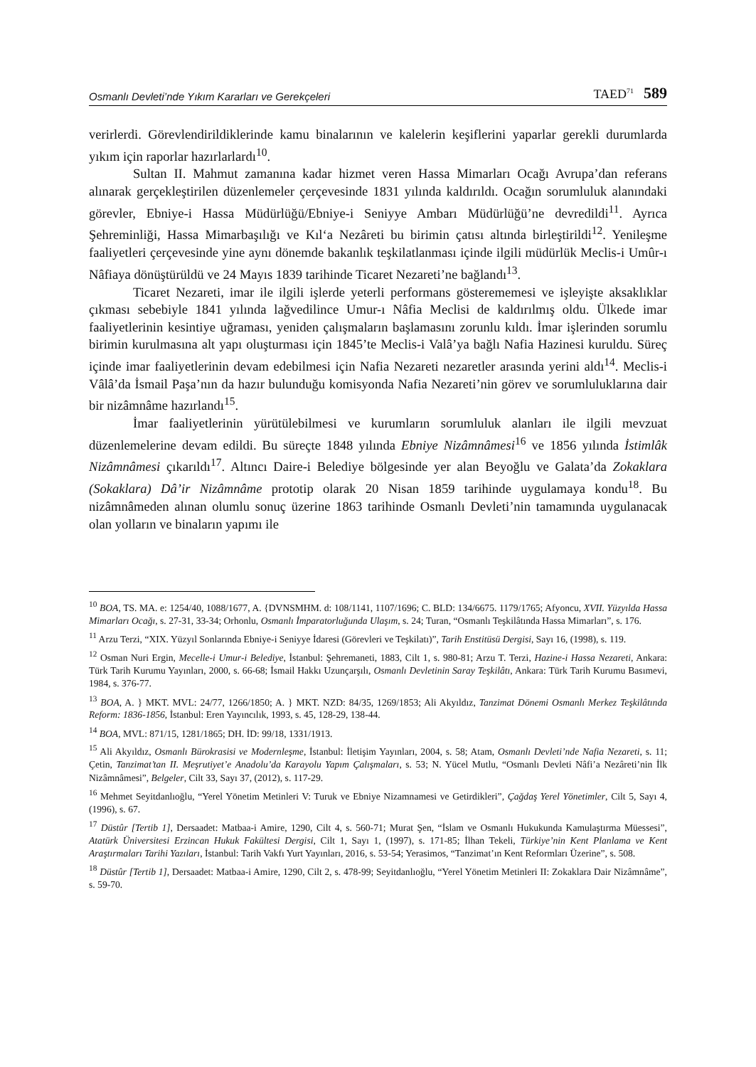Osmanlı Devleti’nde Yıkım Kararları ve Gerekçeleri TAED<sup>71</sup> 589
verirlerdi. Görevlendirildiklerinde kamu binalarının ve kalelerin keşiflerini yaparlar gerekli durumlarda yıkım için raporlar hazırlarlardı<sup>10</sup>.
Sultan II. Mahmut zamanına kadar hizmet veren Hassa Mimarları Ocağı Avrupa’dan referans alınarak gerçekleştirilen düzenlemeler çerçevesinde 1831 yılında kaldırıldı. Ocağın sorumluluk alanındaki görevler, Ebniye-i Hassa Müdürlüğü/Ebniye-i Seniyye Ambarı Müdürlüğü’ne devredildi<sup>11</sup>. Ayrıca Şehreminliği, Hassa Mimarbaşılığı ve Kıl‘a Nezâreti bu birimin çatısı altında birleştirildi<sup>12</sup>. Yenileşme faaliyetleri çerçevesinde yine aynı dönemde bakanlık teşkilatlanması içinde ilgili müdürlük Meclis-i Umûr-ı Nâfiaya dönüştürüldü ve 24 Mayıs 1839 tarihinde Ticaret Nezareti’ne bağlandı<sup>13</sup>.
Ticaret Nezareti, imar ile ilgili işlerde yeterli performans gösterememesi ve işleyişte aksaklıklar çıkması sebebiyle 1841 yılında lağvedilince Umur-ı Nâfia Meclisi de kaldırılmış oldu. Ülkede imar faaliyetlerinin kesintiye uğraması, yeniden çalışmaların başlamasını zorunlu kıldı. İmar işlerinden sorumlu birimin kurulmasına alt yapı oluşturması için 1845’te Meclis-i Valâ’ya bağlı Nafia Hazinesi kuruldu. Süreç içinde imar faaliyetlerinin devam edebilmesi için Nafia Nezareti nezaretler arasında yerini aldı<sup>14</sup>. Meclis-i Vâlâ’da İsmail Paşa’nın da hazır bulunduğu komisyonda Nafia Nezareti’nin görev ve sorumluluklarına dair bir nizâmnâme hazırlandı<sup>15</sup>.
İmar faaliyetlerinin yürütülebilmesi ve kurumların sorumluluk alanları ile ilgili mevzuat düzenlemelerine devam edildi. Bu süreçte 1848 yılında Ebniye Nizâmnâmesi<sup>16</sup> ve 1856 yılında İstimlâk Nizâmnâmesi çıkarıldı<sup>17</sup>. Altıncı Daire-i Belediye bölgesinde yer alan Beyoğlu ve Galata’da Zokaklara (Sokaklara) Dâ’ir Nizâmnâme prototip olarak 20 Nisan 1859 tarihinde uygulamaya kondu<sup>18</sup>. Bu nizâmnâmeden alınan olumlu sonuç üzerine 1863 tarihinde Osmanlı Devleti’nin tamamında uygulanacak olan yolların ve binaların yapımı ile
<sup>10</sup> BOA, TS. MA. e: 1254/40, 1088/1677, A. {DVNSMHM. d: 108/1141, 1107/1696; C. BLD: 134/6675. 1179/1765; Afyoncu, XVII. Yüzyılda Hassa Mimarları Ocağı, s. 27-31, 33-34; Orhonlu, Osmanlı İmparatorluğunda Ulaşım, s. 24; Turan, “Osmanlı Teşkilâtında Hassa Mimarları”, s. 176.
<sup>11</sup> Arzu Terzi, “XIX. Yüzyıl Sonlarında Ebniye-i Seniyye İdaresi (Görevleri ve Teşkilatı)”, Tarih Enstitüsü Dergisi, Sayı 16, (1998), s. 119.
<sup>12</sup> Osman Nuri Ergin, Mecelle-i Umur-i Belediye, İstanbul: Şehremaneti, 1883, Cilt 1, s. 980-81; Arzu T. Terzi, Hazine-i Hassa Nezareti, Ankara: Türk Tarih Kurumu Yayınları, 2000, s. 66-68; İsmail Hakkı Uzunçarşılı, Osmanlı Devletinin Saray Teşkilâtı, Ankara: Türk Tarih Kurumu Basımevi, 1984, s. 376-77.
<sup>13</sup> BOA, A. } MKT. MVL: 24/77, 1266/1850; A. } MKT. NZD: 84/35, 1269/1853; Ali Akyıldız, Tanzimat Dönemi Osmanlı Merkez Teşkilâtında Reform: 1836-1856, İstanbul: Eren Yayıncılık, 1993, s. 45, 128-29, 138-44.
<sup>14</sup> BOA, MVL: 871/15, 1281/1865; DH. İD: 99/18, 1331/1913.
<sup>15</sup> Ali Akyıldız, Osmanlı Bürokrasisi ve Modernleşme, İstanbul: İletişim Yayınları, 2004, s. 58; Atam, Osmanlı Devleti’nde Nafia Nezareti, s. 11; Çetin, Tanzimat’tan II. Meşrutiyet’e Anadolu’da Karayolu Yapım Çalışmaları, s. 53; N. Yücel Mutlu, “Osmanlı Devleti Nâfi’a Nezâreti’nin İlk Nizâmnâmesi”, Belgeler, Cilt 33, Sayı 37, (2012), s. 117-29.
<sup>16</sup> Mehmet Seyitdanlıoğlu, “Yerel Yönetim Metinleri V: Turuk ve Ebniye Nizamnamesi ve Getirdikleri”, Çağdaş Yerel Yönetimler, Cilt 5, Sayı 4, (1996), s. 67.
<sup>17</sup> Düstûr [Tertib 1], Dersaadet: Matbaa-i Amire, 1290, Cilt 4, s. 560-71; Murat Şen, “İslam ve Osmanlı Hukukunda Kamulaştırma Müessesi”, Atatürk Üniversitesi Erzincan Hukuk Fakültesi Dergisi, Cilt 1, Sayı 1, (1997), s. 171-85; İlhan Tekeli, Türkiye’nin Kent Planlama ve Kent Araştırmaları Tarihi Yazıları, İstanbul: Tarih Vakfı Yurt Yayınları, 2016, s. 53-54; Yerasimos, “Tanzimat’ın Kent Reformları Üzerine”, s. 508.
<sup>18</sup> Düstûr [Tertib 1], Dersaadet: Matbaa-i Amire, 1290, Cilt 2, s. 478-99; Seyitdanlıoğlu, “Yerel Yönetim Metinleri II: Zokaklara Dair Nizâmnâme”, s. 59-70.